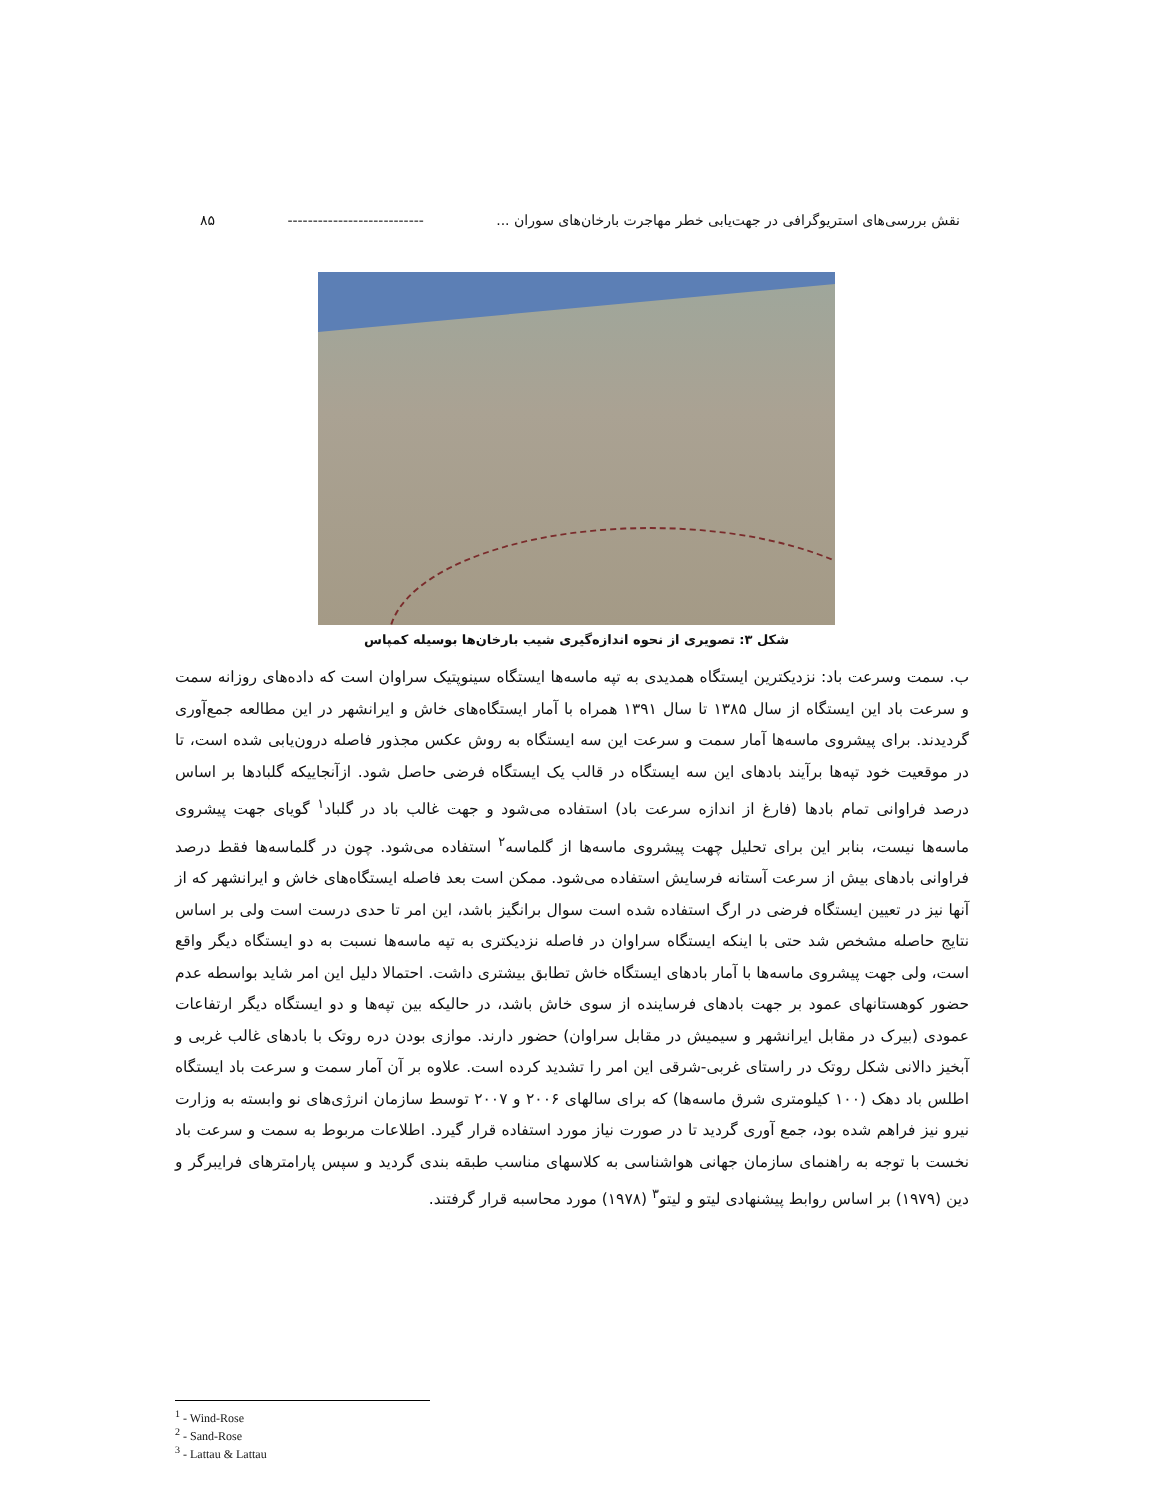نقش بررسی‌های استریوگرافی در جهت‌یابی خطر مهاجرت بارخان‌های سوران ... --------------------------- ۸۵
شکل ۳: تصویری از نحوه اندازه‌گیری شیب بارخان‌ها بوسیله کمپاس
ب. سمت وسرعت باد: نزدیکترین ایستگاه همدیدی به تپه ماسه‌ها ایستگاه سینوپتیک سراوان است که داده‌های روزانه سمت و سرعت باد این ایستگاه از سال ۱۳۸۵ تا سال ۱۳۹۱ همراه با آمار ایستگاه‌های خاش و ایرانشهر در این مطالعه جمع‌آوری گردیدند. برای پیشروی ماسه‌ها آمار سمت و سرعت این سه ایستگاه به روش عکس مجذور فاصله درون‌یابی شده است، تا در موقعیت خود تپه‌ها برآیند بادهای این سه ایستگاه در قالب یک ایستگاه فرضی حاصل شود. ازآنجاییکه گلبادها بر اساس درصد فراوانی تمام بادها (فارغ از اندازه سرعت باد) استفاده می‌شود و جهت غالب باد در گلباد<sup>۱</sup> گویای جهت پیشروی ماسه‌ها نیست، بنابر این برای تحلیل چهت پیشروی ماسه‌ها از گلماسه<sup>۲</sup> استفاده می‌شود. چون در گلماسه‌ها فقط درصد فراوانی بادهای بیش از سرعت آستانه فرسایش استفاده می‌شود. ممکن است بعد فاصله ایستگاه‌های خاش و ایرانشهر که از آنها نیز در تعیین ایستگاه فرضی در ارگ استفاده شده است سوال برانگیز باشد، این امر تا حدی درست است ولی بر اساس نتایج حاصله مشخص شد حتی با اینکه ایستگاه سراوان در فاصله نزدیکتری به تپه ماسه‌ها نسبت به دو ایستگاه دیگر واقع است، ولی جهت پیشروی ماسه‌ها با آمار بادهای ایستگاه خاش تطابق بیشتری داشت. احتمالا دلیل این امر شاید بواسطه عدم حضور کوهستانهای عمود بر جهت بادهای فرساینده از سوی خاش باشد، در حالیکه بین تپه‌ها و دو ایستگاه دیگر ارتفاعات عمودی (بیرک در مقابل ایرانشهر و سیمیش در مقابل سراوان) حضور دارند. موازی بودن دره روتک با بادهای غالب غربی و آبخیز دالانی شکل روتک در راستای غربی-شرقی این امر را تشدید کرده است. علاوه بر آن آمار سمت و سرعت باد ایستگاه اطلس باد دهک (۱۰۰ کیلومتری شرق ماسه‌ها) که برای سالهای ۲۰۰۶ و ۲۰۰۷ توسط سازمان انرژی‌های نو وابسته به وزارت نیرو نیز فراهم شده بود، جمع آوری گردید تا در صورت نیاز مورد استفاده قرار گیرد. اطلاعات مربوط به سمت و سرعت باد نخست با توجه به راهنمای سازمان جهانی هواشناسی به کلاسهای مناسب طبقه بندی گردید و سپس پارامترهای فرایبرگر و دین (۱۹۷۹) بر اساس روابط پیشنهادی لیتو و لیتو<sup>۳</sup> (۱۹۷۸) مورد محاسبه قرار گرفتند.
<sup>1</sup> - Wind-Rose
<sup>2</sup> - Sand-Rose
<sup>3</sup> - Lattau & Lattau